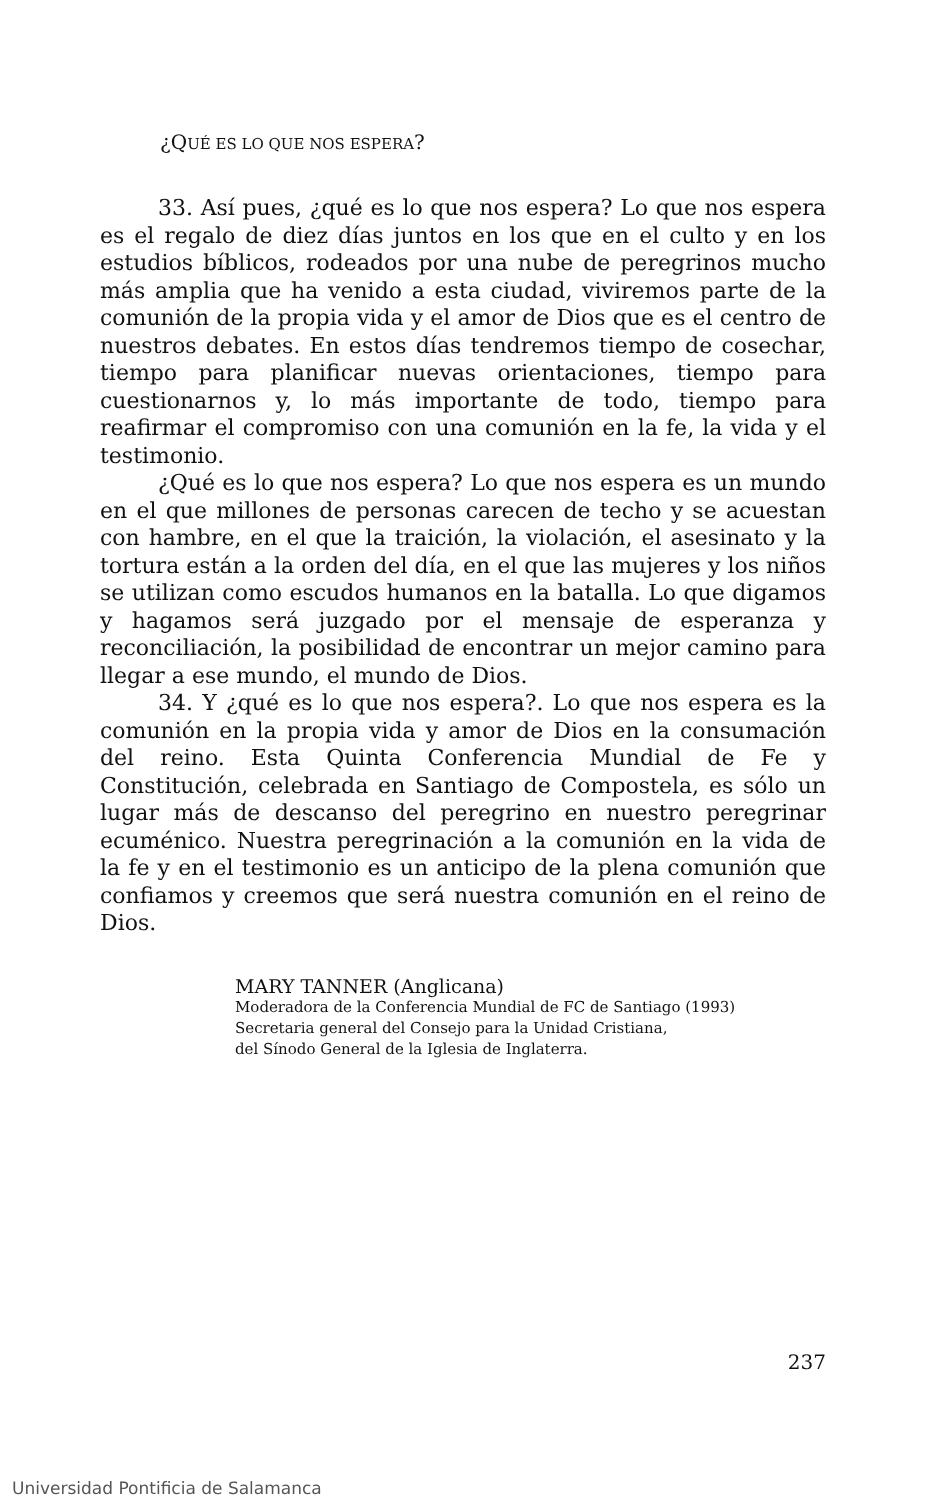¿QUÉ ES LO QUE NOS ESPERA?
33. Así pues, ¿qué es lo que nos espera? Lo que nos espera es el regalo de diez días juntos en los que en el culto y en los estudios bíblicos, rodeados por una nube de peregrinos mucho más amplia que ha venido a esta ciudad, viviremos parte de la comunión de la propia vida y el amor de Dios que es el centro de nuestros debates. En estos días tendremos tiempo de cosechar, tiempo para planificar nuevas orientaciones, tiempo para cuestionarnos y, lo más importante de todo, tiempo para reafirmar el compromiso con una comunión en la fe, la vida y el testimonio.
¿Qué es lo que nos espera? Lo que nos espera es un mundo en el que millones de personas carecen de techo y se acuestan con hambre, en el que la traición, la violación, el asesinato y la tortura están a la orden del día, en el que las mujeres y los niños se utilizan como escudos humanos en la batalla. Lo que digamos y hagamos será juzgado por el mensaje de esperanza y reconciliación, la posibilidad de encontrar un mejor camino para llegar a ese mundo, el mundo de Dios.
34. Y ¿qué es lo que nos espera?. Lo que nos espera es la comunión en la propia vida y amor de Dios en la consumación del reino. Esta Quinta Conferencia Mundial de Fe y Constitución, celebrada en Santiago de Compostela, es sólo un lugar más de descanso del peregrino en nuestro peregrinar ecuménico. Nuestra peregrinación a la comunión en la vida de la fe y en el testimonio es un anticipo de la plena comunión que confiamos y creemos que será nuestra comunión en el reino de Dios.
MARY TANNER (Anglicana)
Moderadora de la Conferencia Mundial de FC de Santiago (1993)
Secretaria general del Consejo para la Unidad Cristiana,
del Sínodo General de la Iglesia de Inglaterra.
237
Universidad Pontificia de Salamanca